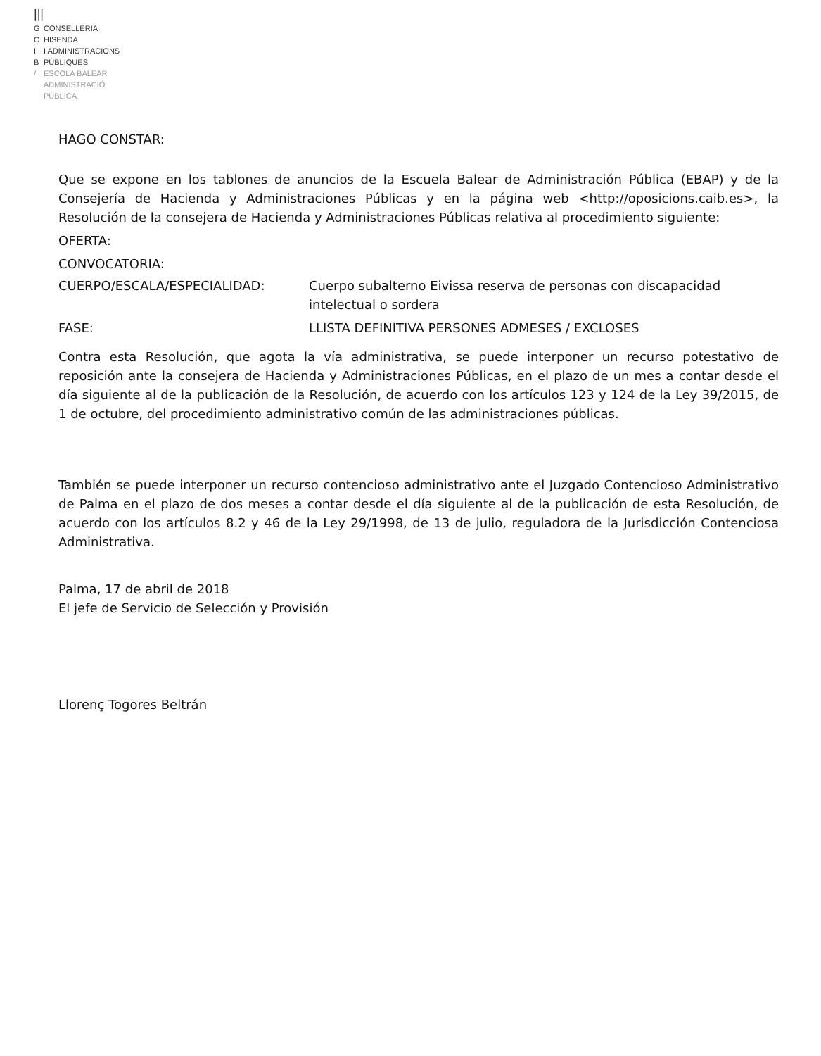|||
G CONSELLERIA
O HISENDA
I I ADMINISTRACIONS
B PÚBLIQUES
/ ESCOLA BALEAR
ADMINISTRACIÓ
PÚBLICA
HAGO CONSTAR:
Que se expone en los tablones de anuncios de la Escuela Balear de Administración Pública (EBAP) y de la Consejería de Hacienda y Administraciones Públicas y en la página web <http://oposicions.caib.es>, la Resolución de la consejera de Hacienda y Administraciones Públicas relativa al procedimiento siguiente:
OFERTA:
CONVOCATORIA:
CUERPO/ESCALA/ESPECIALIDAD: Cuerpo subalterno Eivissa reserva de personas con discapacidad intelectual o sordera
FASE: LLISTA DEFINITIVA PERSONES ADMESES / EXCLOSES
Contra esta Resolución, que agota la vía administrativa, se puede interponer un recurso potestativo de reposición ante la consejera de Hacienda y Administraciones Públicas, en el plazo de un mes a contar desde el día siguiente al de la publicación de la Resolución, de acuerdo con los artículos 123 y 124 de la Ley 39/2015, de 1 de octubre, del procedimiento administrativo común de las administraciones públicas.
También se puede interponer un recurso contencioso administrativo ante el Juzgado Contencioso Administrativo de Palma en el plazo de dos meses a contar desde el día siguiente al de la publicación de esta Resolución, de acuerdo con los artículos 8.2 y 46 de la Ley 29/1998, de 13 de julio, reguladora de la Jurisdicción Contenciosa Administrativa.
Palma, 17 de abril de 2018
El jefe de Servicio de Selección y Provisión
Llorenç Togores Beltrán